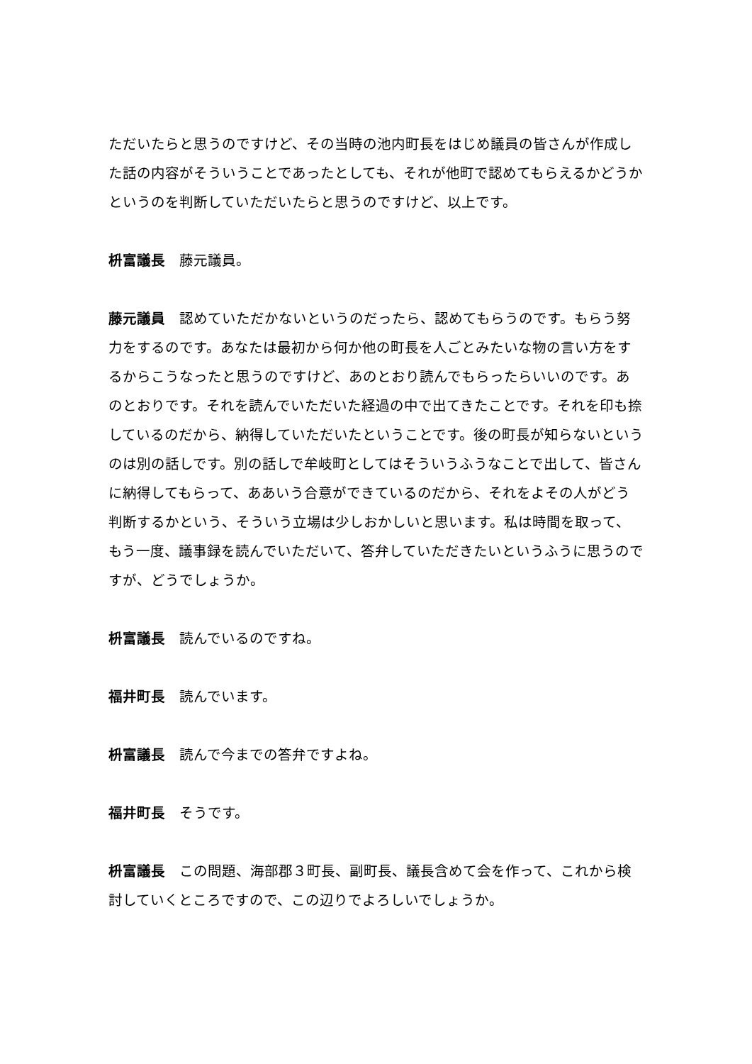ただいたらと思うのですけど、その当時の池内町長をはじめ議員の皆さんが作成した話の内容がそういうことであったとしても、それが他町で認めてもらえるかどうかというのを判断していただいたらと思うのですけど、以上です。
枡富議長 藤元議員。
藤元議員 認めていただかないというのだったら、認めてもらうのです。もらう努力をするのです。あなたは最初から何か他の町長を人ごとみたいな物の言い方をするからこうなったと思うのですけど、あのとおり読んでもらったらいいのです。あのとおりです。それを読んでいただいた経過の中で出てきたことです。それを印も捺しているのだから、納得していただいたということです。後の町長が知らないというのは別の話しです。別の話しで牟岐町としてはそういうふうなことで出して、皆さんに納得してもらって、ああいう合意ができているのだから、それをよその人がどう判断するかという、そういう立場は少しおかしいと思います。私は時間を取って、もう一度、議事録を読んでいただいて、答弁していただきたいというふうに思うのですが、どうでしょうか。
枡富議長 読んでいるのですね。
福井町長 読んでいます。
枡富議長 読んで今までの答弁ですよね。
福井町長 そうです。
枡富議長 この問題、海部郡３町長、副町長、議長含めて会を作って、これから検討していくところですので、この辺りでよろしいでしょうか。